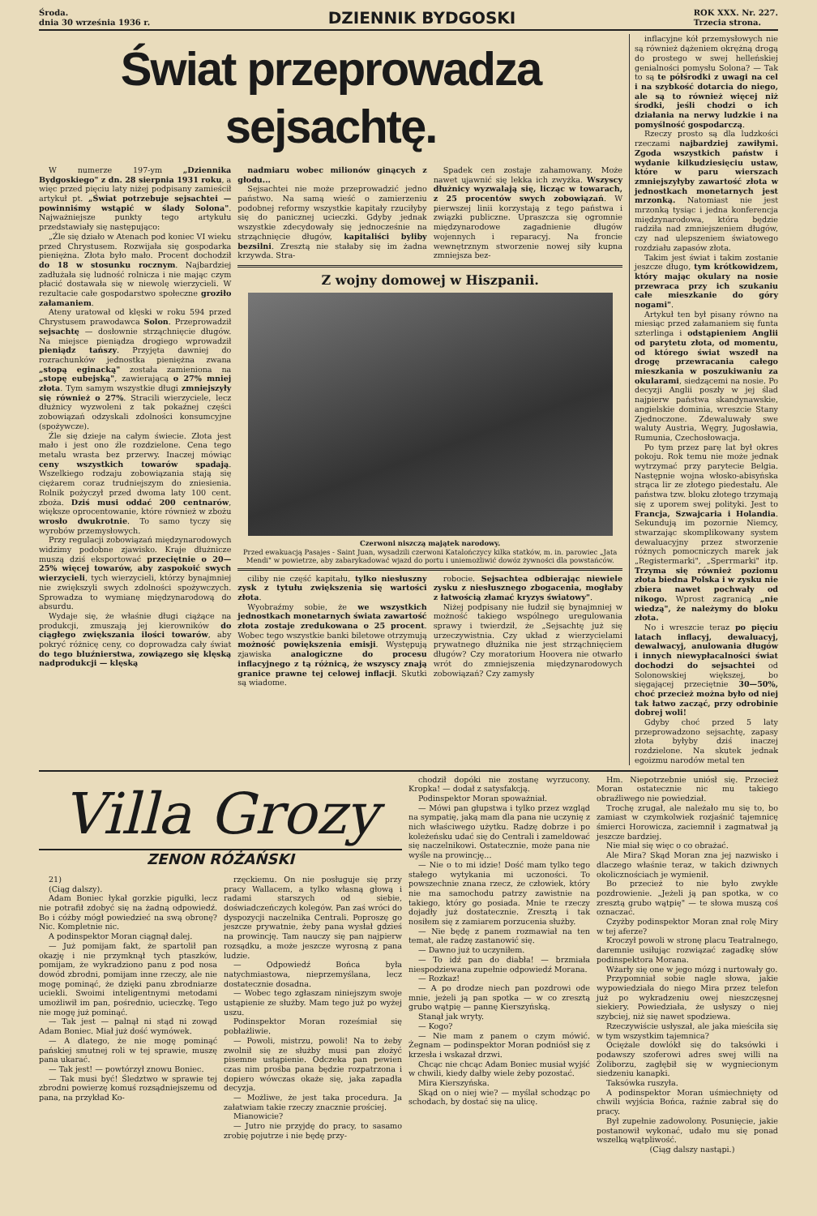Środa.
dnia 30 września 1936 r.
DZIENNIK BYDGOSKI
ROK XXX. Nr. 227.
Trzecia strona.
Świat przeprowadza sejsachtę.
W numerze 197-ym „Dziennika Bydgoskiego" z dn. 28 sierpnia 1931 roku, a więc przed pięciu laty niżej podpisany zamieścił artykuł pt. „Świat potrzebuje sejsachtei — powinniśmy wstąpić w ślady Solona". Najważniejsze punkty tego artykułu przedstawiały się następująco:
„Źle się działo w Atenach pod koniec VI wieku przed Chrystusem. Rozwijała się gospodarka pieniężna. Złota było mało. Procent dochodził do 18 w stosunku rocznym. Najbardziej zadłużała się ludność rolnicza i nie mając czym płacić dostawała się w niewolę wierzycieli. W rezultacie całe gospodarstwo społeczne groziło załamaniem.
Ateny uratował od klęski w roku 594 przed Chrystusem prawodawca Solon. Przeprowadził sejsachtę — dosłownie strząchnięcie długów. Na miejsce pieniądza drogiego wprowadził pieniądz tańszy. Przyjęta dawniej do rozrachunków jednostka pieniężna zwana „stopą eginacką" została zamieniona na „stopę eubejską", zawierającą o 27% mniej złota. Tym samym wszystkie długi zmniejszyły się również o 27%. Stracili wierzyciele, lecz dłużnicy wyzwoleni z tak pokaźnej części zobowiązań odzyskali zdolności konsumcyjne (spożywcze).
Źle się dzieje na całym świecie. Złota jest mało i jest ono źle rozdzielone. Cena tego metalu wrasta bez przerwy. Inaczej mówiąc ceny wszystkich towarów spadają. Wszelkiego rodzaju zobowiązania stają się ciężarem coraz trudniejszym do zniesienia. Rolnik pożyczył przed dwoma laty 100 cent. zboża. Dziś musi oddać 200 centnarów, większe oprocentowanie, które również w zbożu wrosło dwukrotnie. To samo tyczy się wyrobów przemysłowych.
Przy regulacji zobowiązań międzynarodowych widzimy podobne zjawisko. Kraje dłużnicze muszą dziś eksportować przeciętnie o 20—25% więcej towarów, aby zaspokoić swych wierzycieli, tych wierzycieli, którzy bynajmniej nie zwiększyli swych zdolności spożywczych. Sprowadza to wymianę międzynarodową do absurdu.
Wydaje się, że właśnie długi ciążące na produkcji, zmuszają jej kierowników do ciągłego zwiększania ilości towarów, aby pokryć różnicę ceny, co doprowadza cały świat do tego bluźnierstwa, zowiązego się klęską nadprodukcji — klęską
nadmiaru wobec milionów ginących z głodu...
Sejsachtei nie może przeprowadzić jedno państwo. Na samą wieść o zamierzeniu podobnej reformy wszystkie kapitały rzuciłyby się do panicznej ucieczki. Gdyby jednak wszystkie zdecydowały się jednocześnie na strząchnięcie długów, kapitaliści byliby bezsilni. Zresztą nie stałaby się im żadna krzywda. Stra-
Spadek cen zostaje zahamowany. Może nawet ujawnić się lekka ich zwyżka. Wszyscy dłużnicy wyzwalają się, licząc w towarach, z 25 procentów swych zobowiązań. W pierwszej linii korzystają z tego państwa i związki publiczne. Upraszcza się ogromnie międzynarodowe zagadnienie długów wojennych i reparacyj. Na froncie wewnętrznym stworzenie nowej siły kupna zmniejsza bez-
Z wojny domowej w Hiszpanii.
Czerwoni niszczą majątek narodowy.
Przed ewakuacją Pasajes - Saint Juan, wysadzili czerwoni Katalończycy kilka statków, m. in. parowiec „Jata Mendi" w powietrze, aby zabarykadować wjazd do portu i uniemożliwić dowóz żywności dla powstańców.
ciliby nie część kapitału, tylko niesłuszny zysk z tytułu zwiększenia się wartości złota.
Wyobraźmy sobie, że we wszystkich jednostkach monetarnych świata zawartość złota zostaje zredukowana o 25 procent. Wobec tego wszystkie banki biletowe otrzymują możność powiększenia emisji. Występują zjawiska analogiczne do procesu inflacyjnego z tą różnicą, że wszyscy znają granice prawne tej celowej inflacji. Skutki są wiadome.
robocie. Sejsachtea odbierając niewiele zysku z niesłusznego zbogacenia, mogłaby z łatwością złamać kryzys światowy".
Niżej podpisany nie łudził się bynajmniej w możność takiego wspólnego uregulowania sprawy i twierdził, że „Sejsachtę już się urzeczywistnia. Czy układ z wierzycielami prywatnego dłużnika nie jest strząchnięciem długów? Czy moratorium Hoovera nie otwarło wrót do zmniejszenia międzynarodowych zobowiązań? Czy zamysły
inflacyjne kół przemysłowych nie są również dążeniem okrężną drogą do prostego w swej helleńskiej genialności pomysłu Solona? — Tak to są te półśrodki z uwagi na cel i na szybkość dotarcia do niego, ale są to również więcej niż środki, jeśli chodzi o ich działania na nerwy ludzkie i na pomyślność gospodarczą.
Rzeczy prosto są dla ludzkości rzeczami najbardziej zawiłymi. Zgoda wszystkich państw i wydanie kilkudziesięciu ustaw, które w paru wierszach zmniejszyłyby zawartość złota w jednostkach monetarnych jest mrzonką. Natomiast nie jest mrzonką tysiąc i jedna konferencja międzynarodowa, która będzie radziła nad zmniejszeniem długów, czy nad ulepszeniem światowego rozdziału zapasów złota.
Takim jest świat i takim zostanie jeszcze długo, tym krótkowidzem, który mając okulary na nosie przewraca przy ich szukaniu całe mieszkanie do góry nogami".
Artykuł ten był pisany równo na miesiąc przed załamaniem się funta szterlinga i odstąpieniem Anglii od parytetu złota, od momentu, od którego świat wszedł na drogę przewracania całego mieszkania w poszukiwaniu za okularami, siedzącemi na nosie. Po decyzji Anglii poszły w jej ślad najpierw państwa skandynawskie, angielskie dominia, wreszcie Stany Zjednoczone. Zdewaluwały swe waluty Austria, Węgry, Jugosławia, Rumunia, Czechosłowacja.
Po tym przez parę lat był okres pokoju. Rok temu nie może jednak wytrzymać przy parytecie Belgia. Następnie wojna włosko-abisyńska strąca lir ze złotego piedestału. Ale państwa tzw. bloku złotego trzymają się z uporem swej polityki. Jest to Francja, Szwajcaria i Holandia. Sekundują im pozornie Niemcy, stwarzając skomplikowany system dewaluacyjny przez stworzenie różnych pomocniczych marek jak „Registermarki", „Sperrmarki" itp. Trzyma się również poziomu złota biedna Polska i w zysku nie zbiera nawet pochwały od nikogo. Wprost zagranicą „nie wiedzą", że należymy do bloku złota.
No i wreszcie teraz po pięciu latach inflacyj, dewaluacyj, dewalwacyj, anulowania długów i innych niewypłacalności świat dochodzi do sejsachtei od Solonowskiej większej, bo sięgającej przeciętnie 30—50%, choć przecież można było od niej tak łatwo zacząć, przy odrobinie dobrej woli!
Gdyby choć przed 5 laty przeprowadzono sejsachtę, zapasy złota byłyby dziś inaczej rozdzielone. Na skutek jednak egoizmu narodów metal ten
Villa Grozy
ZENON RÓŻAŃSKI
21)
(Ciąg dalszy).
Adam Boniec łykał gorzkie pigułki, lecz nie potrafił zdobyć się na żadną odpowiedź. Bo i cóżby mógł powiedzieć na swą obronę? Nic. Kompletnie nic.
A podinspektor Moran ciągnął dalej.
— Już pomijam fakt, że spartolił pan okazję i nie przymknął tych ptaszków, pomijam, że wykradziono panu z pod nosa dowód zbrodni, pomijam inne rzeczy, ale nie mogę pominąć, że dzięki panu zbrodniarze uciekli. Swoimi inteligentnymi metodami umożliwił im pan, pośrednio, ucieczkę. Tego nie mogę już pominąć.
— Tak jest — palnął ni stąd ni zowąd Adam Boniec. Miał już dość wymówek.
— A dlatego, że nie mogę pominąć pańskiej smutnej roli w tej sprawie, muszę pana ukarać.
— Tak jest! — powtórzył znowu Boniec.
— Tak musi być! Śledztwo w sprawie tej zbrodni powierzę komuś rozsądniejszemu od pana, na przykład Ko-
rzęckiemu. On nie posługuje się przy pracy Wallacem, a tylko własną głową i radami starszych od siebie, doświadczeńczych kolegów. Pan zaś wróci do dyspozycji naczelnika Centrali. Poproszę go jeszcze prywatnie, żeby pana wysłał gdzieś na prowincję. Tam nauczy się pan najpierw rozsądku, a może jeszcze wyrosną z pana ludzie.
— Odpowiedź Bońca była natychmiastowa, nieprzemyślana, lecz dostatecznie dosadna.
— Wobec tego zgłaszam niniejszym swoje ustąpienie ze służby. Mam tego już po wyżej uszu.
Podinspektor Moran roześmiał się pobłażliwie.
— Powoli, mistrzu, powoli! Na to żeby zwolnił się ze służby musi pan złożyć pisemne ustąpienie. Odczeka pan pewien czas nim prośba pana będzie rozpatrzona i dopiero wówczas okaże się, jaka zapadła decyzja.
— Możliwe, że jest taka procedura. Ja załatwiam takie rzeczy znacznie prościej.
Mianowicie?
— Jutro nie przyjdę do pracy, to sasamo zrobię pojutrze i nie będę przy-
chodził dopóki nie zostanę wyrzucony. Kropka! — dodał z satysfakcją.
Podinspektor Moran spoważniał.
— Mówi pan głupstwa i tylko przez wzgląd na sympatię, jaką mam dla pana nie uczynię z nich właściwego użytku. Radzę dobrze i po koleżeńsku udać się do Centrali i zameldować się naczelnikowi. Ostatecznie, może pana nie wyśle na prowincję...
— Nie o to mi idzie! Dość mam tylko tego stałego wytykania mi uczoności. To powszechnie znana rzecz, że człowiek, który nie ma samochodu patrzy zawistnie na takiego, który go posiada. Mnie te rzeczy dojadły już dostatecznie. Zresztą i tak nosiłem się z zamiarem porzucenia służby.
— Nie będę z panem rozmawiał na ten temat, ale radzę zastanowić się.
— Dawno już to uczyniłem.
— To idź pan do diabła! — brzmiała niespodziewana zupełnie odpowiedź Morana.
— Rozkaz!
— A po drodze niech pan pozdrowi ode mnie, jeżeli ją pan spotka — w co zresztą grubo wątpię — pannę Kierszyńską.
Stanął jak wryty.
— Kogo?
— Nie mam z panem o czym mówić. Żegnam — podinspektor Moran podniósł się z krzesła i wskazał drzwi.
Chcąc nie chcąc Adam Boniec musiał wyjść w chwili, kiedy dałby wiele żeby pozostać.
Mira Kierszyńska.
Skąd on o niej wie? — myślał schodząc po schodach, by dostać się na ulicę.
Hm. Niepotrzebnie uniósł się. Przecież Moran ostatecznie nic mu takiego obraźliwego nie powiedział.
Trochę zrugał, ale należało mu się to, bo zamiast w czymkolwiek rozjaśnić tajemnicę śmierci Horowicza, zaciemnił i zagmatwał ją jeszcze bardziej.
Nie miał się więc o co obrażać.
Ale Mira? Skąd Moran zna jej nazwisko i dlaczego właśnie teraz, w takich dziwnych okolicznościach je wymienił.
Bo przecież to nie było zwykłe pozdrowienie. „Jeżeli ją pan spotka, w co zresztą grubo wątpię" — te słowa muszą coś oznaczać.
Czyżby podinspektor Moran znał rolę Miry w tej aferze?
Kroczył powoli w stronę placu Teatralnego, daremnie usiłując rozwiązać zagadkę słów podinspektora Morana.
Wżarły się one w jego mózg i nurtowały go.
Przypomniał sobie nagle słowa, jakie wypowiedziała do niego Mira przez telefon już po wykradzeniu owej nieszczęsnej siekiery. Powiedziała, że usłyszy o niej szybciej, niż się nawet spodziewa.
Rzeczywiście usłyszał, ale jaka mieściła się w tym wszystkim tajemnica?
Ociężale dowlókł się do taksówki i podawszy szoferowi adres swej willi na Żoliborzu, zagłębił się w wygniecionym siedzeniu kanapki.
Taksówka ruszyła.
A podinspektor Moran uśmiechnięty od chwili wyjścia Bońca, raźnie zabrał się do pracy.
Był zupełnie zadowolony. Posunięcie, jakie postanowił wykonać, udało mu się ponad wszelką wątpliwość.
(Ciąg dalszy nastąpi.)